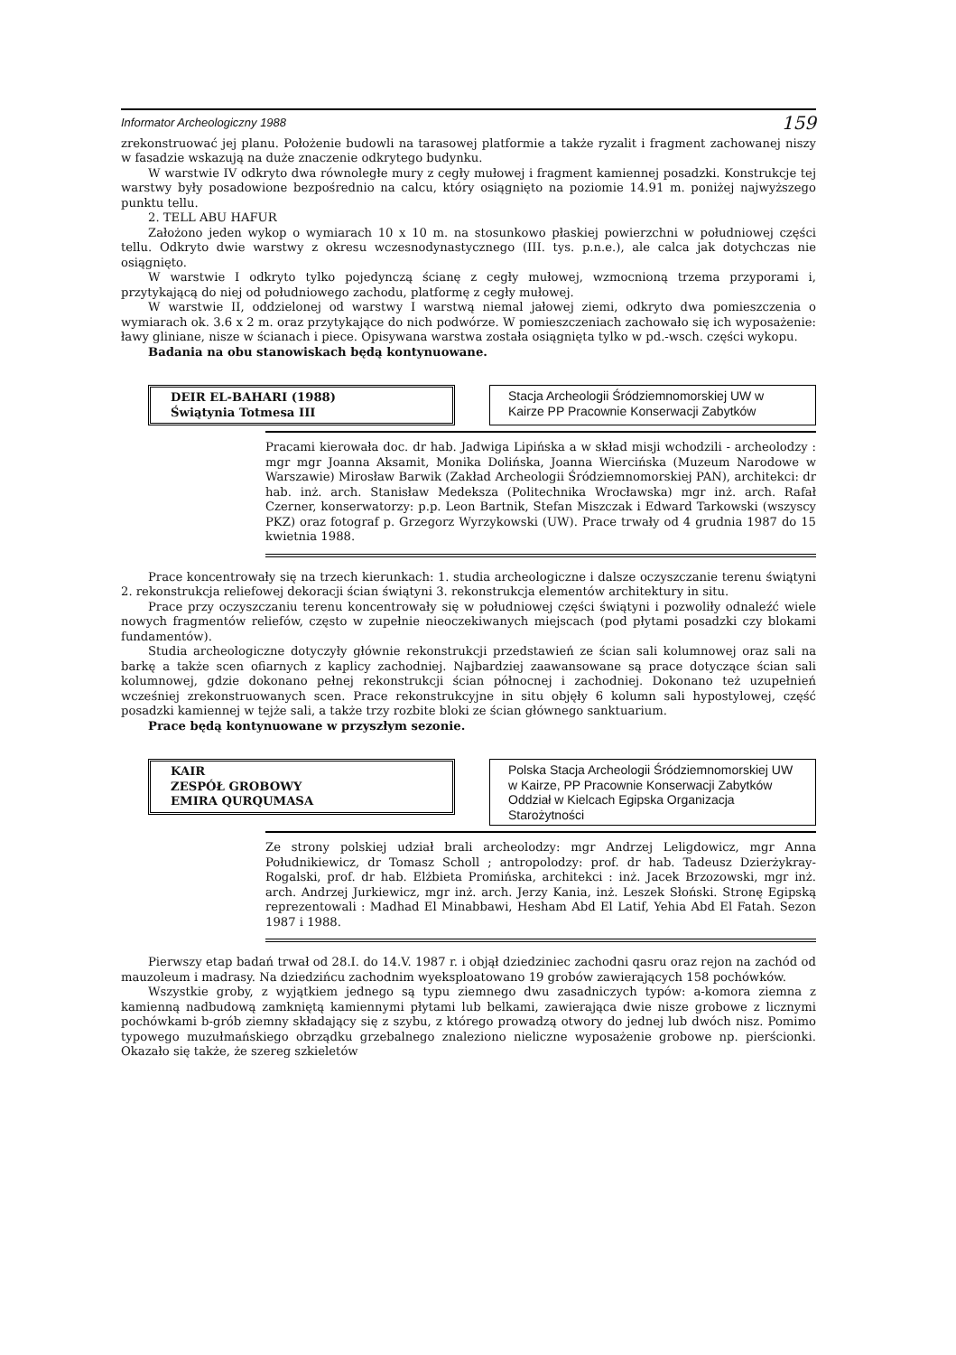Informator Archeologiczny 1988 159
zrekonstruować jej planu. Położenie budowli na tarasowej platformie a także ryzalit i fragment zachowanej niszy w fasadzie wskazują na duże znaczenie odkrytego budynku.
W warstwie IV odkryto dwa równoległe mury z cegły mułowej i fragment kamiennej posadzki. Konstrukcje tej warstwy były posadowione bezpośrednio na calcu, który osiągnięto na poziomie 14.91 m. poniżej najwyższego punktu tellu.
2. TELL ABU HAFUR
Założono jeden wykop o wymiarach 10 x 10 m. na stosunkowo płaskiej powierzchni w południowej części tellu. Odkryto dwie warstwy z okresu wczesnodynastycznego (III. tys. p.n.e.), ale calca jak dotychczas nie osiągnięto.
W warstwie I odkryto tylko pojedynczą ścianę z cegły mułowej, wzmocnioną trzema przyporami i, przytykającą do niej od południowego zachodu, platformę z cegły mułowej.
W warstwie II, oddzielonej od warstwy I warstwą niemal jałowej ziemi, odkryto dwa pomieszczenia o wymiarach ok. 3.6 x 2 m. oraz przytykające do nich podwórze. W pomieszczeniach zachowało się ich wyposażenie: ławy gliniane, nisze w ścianach i piece. Opisywana warstwa została osiągnięta tylko w pd.-wsch. części wykopu.
Badania na obu stanowiskach będą kontynuowane.
DEIR EL-BAHARI (1988)
Świątynia Totmesa III
Stacja Archeologii Śródziemnomorskiej UW w Kairze PP Pracownie Konserwacji Zabytków
Pracami kierowała doc. dr hab. Jadwiga Lipińska a w skład misji wchodzili - archeolodzy : mgr mgr Joanna Aksamit, Monika Dolińska, Joanna Wiercińska (Muzeum Narodowe w Warszawie) Mirosław Barwik (Zakład Archeologii Śródziemnomorskiej PAN), architekci: dr hab. inż. arch. Stanisław Medeksza (Politechnika Wrocławska) mgr inż. arch. Rafał Czerner, konserwatorzy: p.p. Leon Bartnik, Stefan Miszczak i Edward Tarkowski (wszyscy PKZ) oraz fotograf p. Grzegorz Wyrzykowski (UW). Prace trwały od 4 grudnia 1987 do 15 kwietnia 1988.
Prace koncentrowały się na trzech kierunkach: 1. studia archeologiczne i dalsze oczyszczanie terenu świątyni 2. rekonstrukcja reliefowej dekoracji ścian świątyni 3. rekonstrukcja elementów architektury in situ.
Prace przy oczyszczaniu terenu koncentrowały się w południowej części świątyni i pozwoliły odnaleźć wiele nowych fragmentów reliefów, często w zupełnie nieoczekiwanych miejscach (pod płytami posadzki czy blokami fundamentów).
Studia archeologiczne dotyczyły głównie rekonstrukcji przedstawień ze ścian sali kolumnowej oraz sali na barkę a także scen ofiarnych z kaplicy zachodniej. Najbardziej zaawansowane są prace dotyczące ścian sali kolumnowej, gdzie dokonano pełnej rekonstrukcji ścian północnej i zachodniej. Dokonano też uzupełnień wcześniej zrekonstruowanych scen. Prace rekonstrukcyjne in situ objęły 6 kolumn sali hypostylowej, część posadzki kamiennej w tejże sali, a także trzy rozbite bloki ze ścian głównego sanktuarium.
Prace będą kontynuowane w przyszłym sezonie.
KAIR
ZESPÓŁ GROBOWY
EMIRA QURQUMASA
Polska Stacja Archeologii Śródziemnomorskiej UW w Kairze, PP Pracownie Konserwacji Zabytków Oddział w Kielcach Egipska Organizacja Starożytności
Ze strony polskiej udział brali archeolodzy: mgr Andrzej Leligdowicz, mgr Anna Południkiewicz, dr Tomasz Scholl ; antropolodzy: prof. dr hab. Tadeusz Dzierżykray-Rogalski, prof. dr hab. Elżbieta Promińska, architekci : inż. Jacek Brzozowski, mgr inż. arch. Andrzej Jurkiewicz, mgr inż. arch. Jerzy Kania, inż. Leszek Słoński. Stronę Egipską reprezentowali : Madhad El Minabbawi, Hesham Abd El Latif, Yehia Abd El Fatah. Sezon 1987 i 1988.
Pierwszy etap badań trwał od 28.I. do 14.V. 1987 r. i objął dziedziniec zachodni qasru oraz rejon na zachód od mauzoleum i madrasy. Na dziedzińcu zachodnim wyeksploatowano 19 grobów zawierających 158 pochówków.
Wszystkie groby, z wyjątkiem jednego są typu ziemnego dwu zasadniczych typów: a-komora ziemna z kamienną nadbudową zamkniętą kamiennymi płytami lub belkami, zawierająca dwie nisze grobowe z licznymi pochówkami b-grób ziemny składający się z szybu, z którego prowadzą otwory do jednej lub dwóch nisz. Pomimo typowego muzułmańskiego obrządku grzebalnego znaleziono nieliczne wyposażenie grobowe np. pierścionki. Okazało się także, że szereg szkieletów